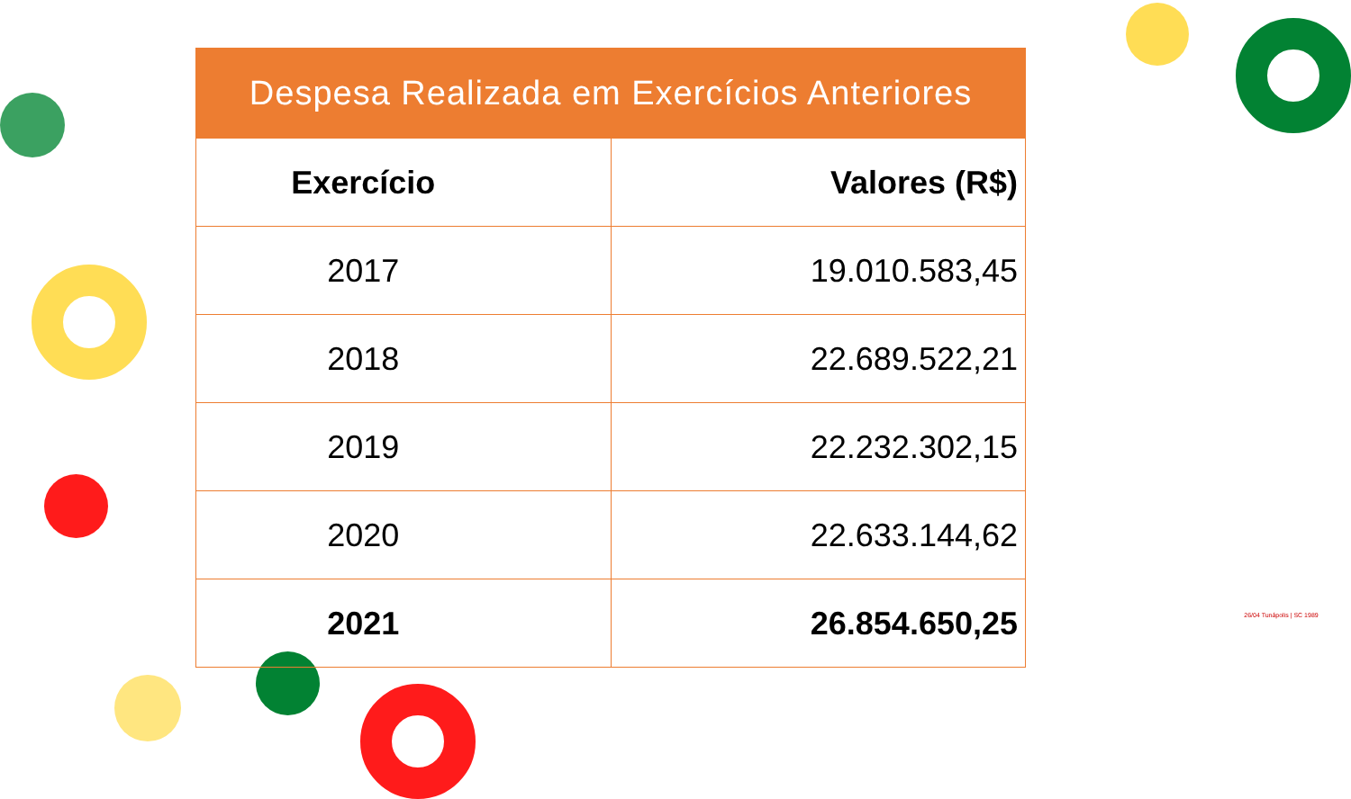| Despesa Realizada em Exercícios Anteriores | |
| --- | --- |
| Exercício | Valores (R$) |
| 2017 | 19.010.583,45 |
| 2018 | 22.689.522,21 |
| 2019 | 22.232.302,15 |
| 2020 | 22.633.144,62 |
| 2021 | 26.854.650,25 |
26/04 Tunápolis | SC 1989